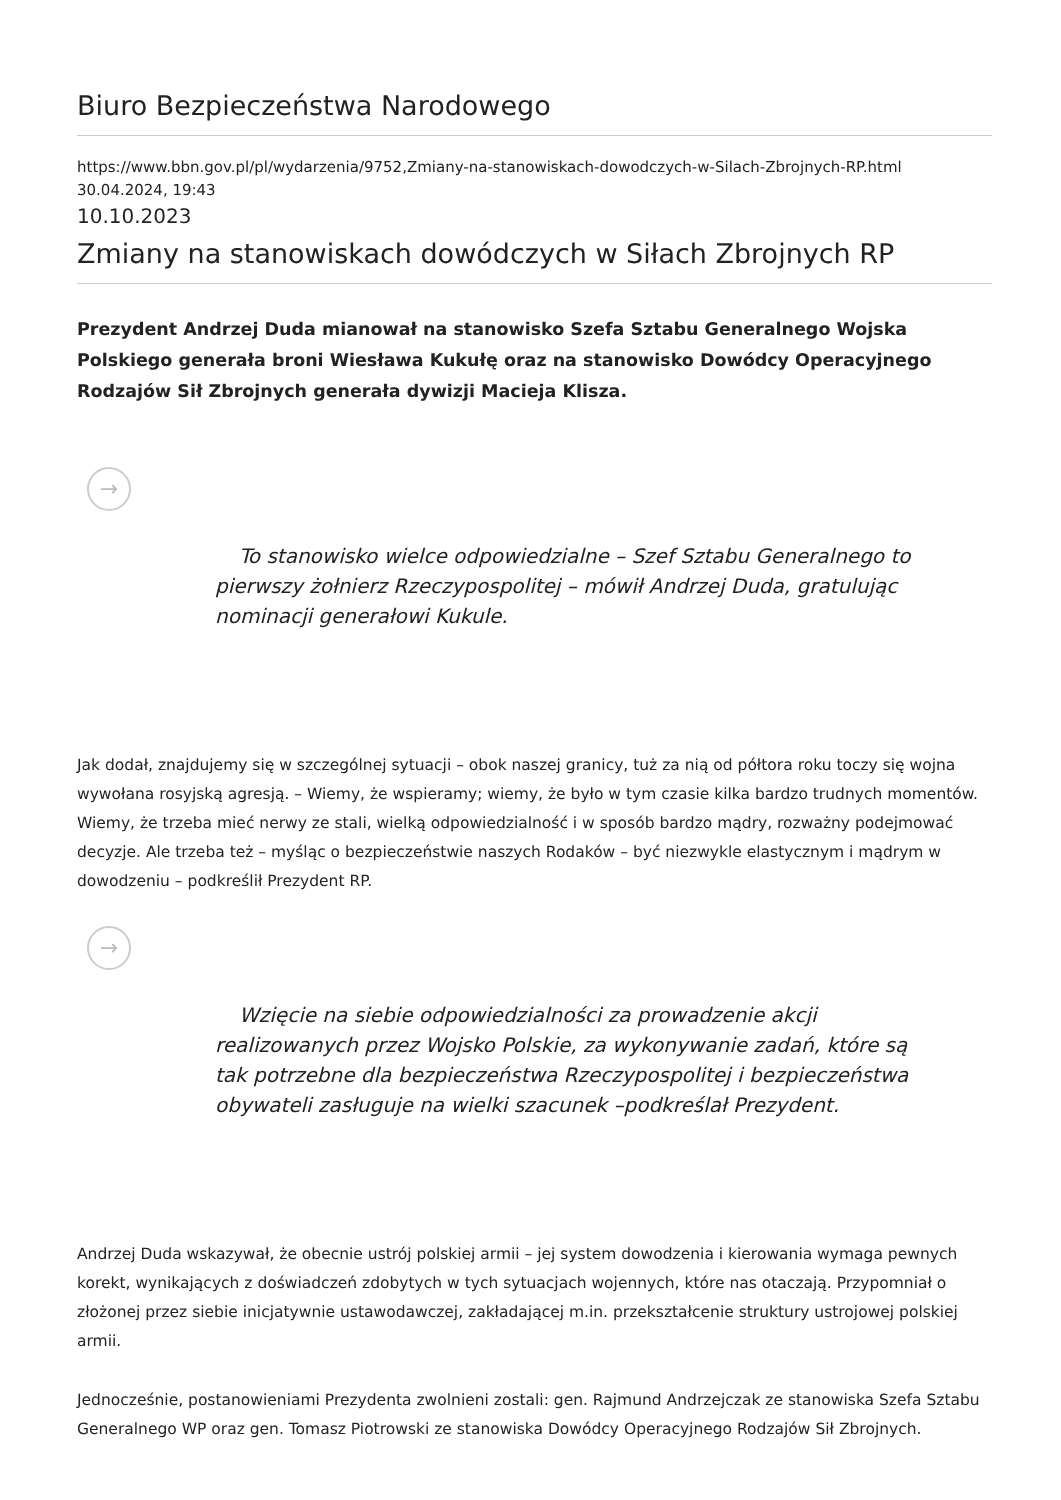Biuro Bezpieczeństwa Narodowego
https://www.bbn.gov.pl/pl/wydarzenia/9752,Zmiany-na-stanowiskach-dowodczych-w-Silach-Zbrojnych-RP.html
30.04.2024, 19:43
10.10.2023
Zmiany na stanowiskach dowódczych w Siłach Zbrojnych RP
Prezydent Andrzej Duda mianował na stanowisko Szefa Sztabu Generalnego Wojska Polskiego generała broni Wiesława Kukułę oraz na stanowisko Dowódcy Operacyjnego Rodzajów Sił Zbrojnych generała dywizji Macieja Klisza.
→
To stanowisko wielce odpowiedzialne – Szef Sztabu Generalnego to pierwszy żołnierz Rzeczypospolitej – mówił Andrzej Duda, gratulując nominacji generałowi Kukule.
Jak dodał, znajdujemy się w szczególnej sytuacji – obok naszej granicy, tuż za nią od półtora roku toczy się wojna wywołana rosyjską agresją. – Wiemy, że wspieramy; wiemy, że było w tym czasie kilka bardzo trudnych momentów. Wiemy, że trzeba mieć nerwy ze stali, wielką odpowiedzialność i w sposób bardzo mądry, rozważny podejmować decyzje. Ale trzeba też – myśląc o bezpieczeństwie naszych Rodaków – być niezwykle elastycznym i mądrym w dowodzeniu – podkreślił Prezydent RP.
→
Wzięcie na siebie odpowiedzialności za prowadzenie akcji realizowanych przez Wojsko Polskie, za wykonywanie zadań, które są tak potrzebne dla bezpieczeństwa Rzeczypospolitej i bezpieczeństwa obywateli zasługuje na wielki szacunek –podkreślał Prezydent.
Andrzej Duda wskazywał, że obecnie ustrój polskiej armii – jej system dowodzenia i kierowania wymaga pewnych korekt, wynikających z doświadczeń zdobytych w tych sytuacjach wojennych, które nas otaczają. Przypomniał o złożonej przez siebie inicjatywnie ustawodawczej, zakładającej m.in. przekształcenie struktury ustrojowej polskiej armii.
Jednocześnie, postanowieniami Prezydenta zwolnieni zostali: gen. Rajmund Andrzejczak ze stanowiska Szefa Sztabu Generalnego WP oraz gen. Tomasz Piotrowski ze stanowiska Dowódcy Operacyjnego Rodzajów Sił Zbrojnych.